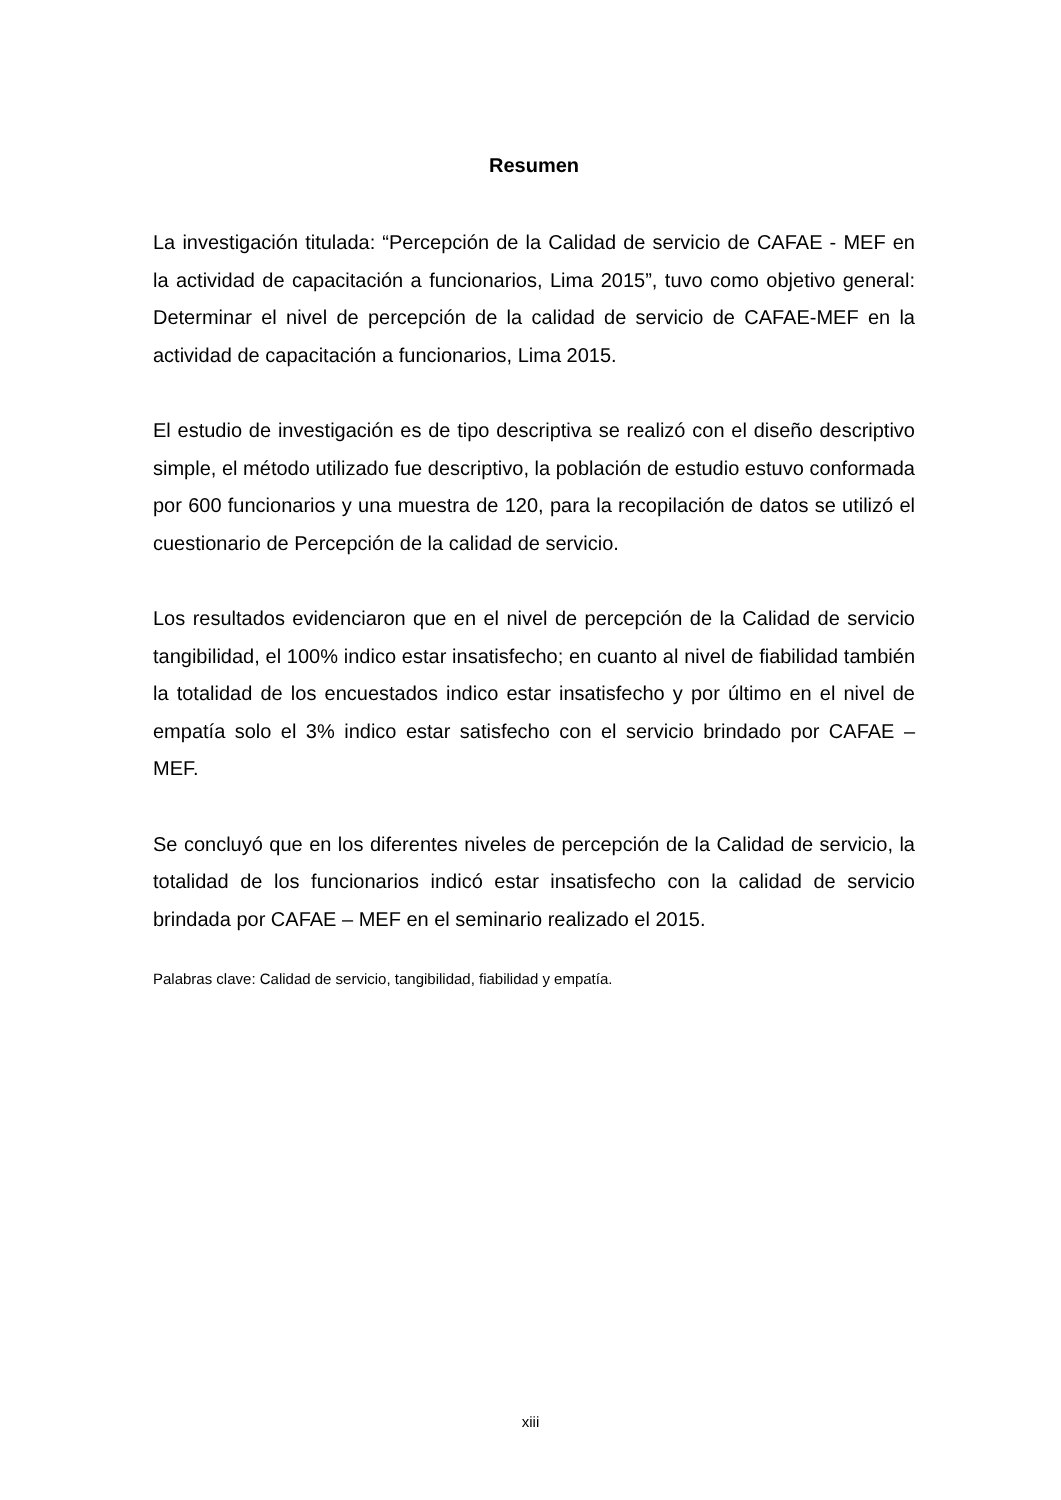Resumen
La investigación titulada: “Percepción de la Calidad de servicio de CAFAE - MEF en la actividad de capacitación a funcionarios, Lima 2015”, tuvo como objetivo general: Determinar el nivel de percepción de la calidad de servicio de CAFAE-MEF en la actividad de capacitación a funcionarios, Lima 2015.
El estudio de investigación es de tipo descriptiva se realizó con el diseño descriptivo simple, el método utilizado fue descriptivo, la población de estudio estuvo conformada por 600 funcionarios y una muestra de 120, para la recopilación de datos se utilizó el cuestionario de Percepción de la calidad de servicio.
Los resultados evidenciaron que en el nivel de percepción de la Calidad de servicio tangibilidad, el 100% indico estar insatisfecho; en cuanto al nivel de fiabilidad también la totalidad de los encuestados indico estar insatisfecho y por último en el nivel de empatía solo el 3% indico estar satisfecho con el servicio brindado por CAFAE – MEF.
Se concluyó que en los diferentes niveles de percepción de la Calidad de servicio, la totalidad de los funcionarios indicó estar insatisfecho con la calidad de servicio brindada por CAFAE – MEF en el seminario realizado el 2015.
Palabras clave: Calidad de servicio, tangibilidad, fiabilidad y empatía.
xiii